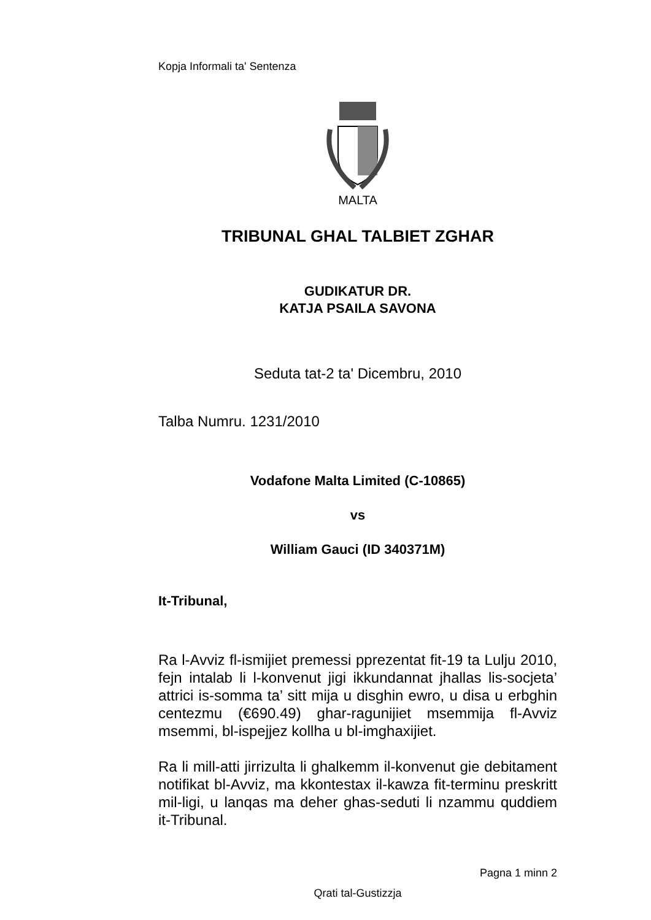Kopja Informali ta' Sentenza
MALTA
TRIBUNAL GHAL TALBIET ZGHAR
GUDIKATUR DR.
KATJA PSAILA SAVONA
Seduta tat-2 ta' Dicembru, 2010
Talba Numru. 1231/2010
Vodafone Malta Limited (C-10865)
vs
William Gauci (ID 340371M)
It-Tribunal,
Ra l-Avviz fl-ismijiet premessi pprezentat fit-19 ta Lulju 2010, fejn intalab li l-konvenut jigi ikkundannat jhallas lis-socjeta’ attrici is-somma ta’ sitt mija u disghin ewro, u disa u erbghin centezmu (€690.49) ghar-ragunijiet msemmija fl-Avviz msemmi, bl-ispejjez kollha u bl-imghaxijiet.
Ra li mill-atti jirrizulta li ghalkemm il-konvenut gie debitament notifikat bl-Avviz, ma kkontestax il-kawza fit-terminu preskritt mil-ligi, u lanqas ma deher ghas-seduti li nzammu quddiem it-Tribunal.
Pagna 1 minn 2
Qrati tal-Gustizzja